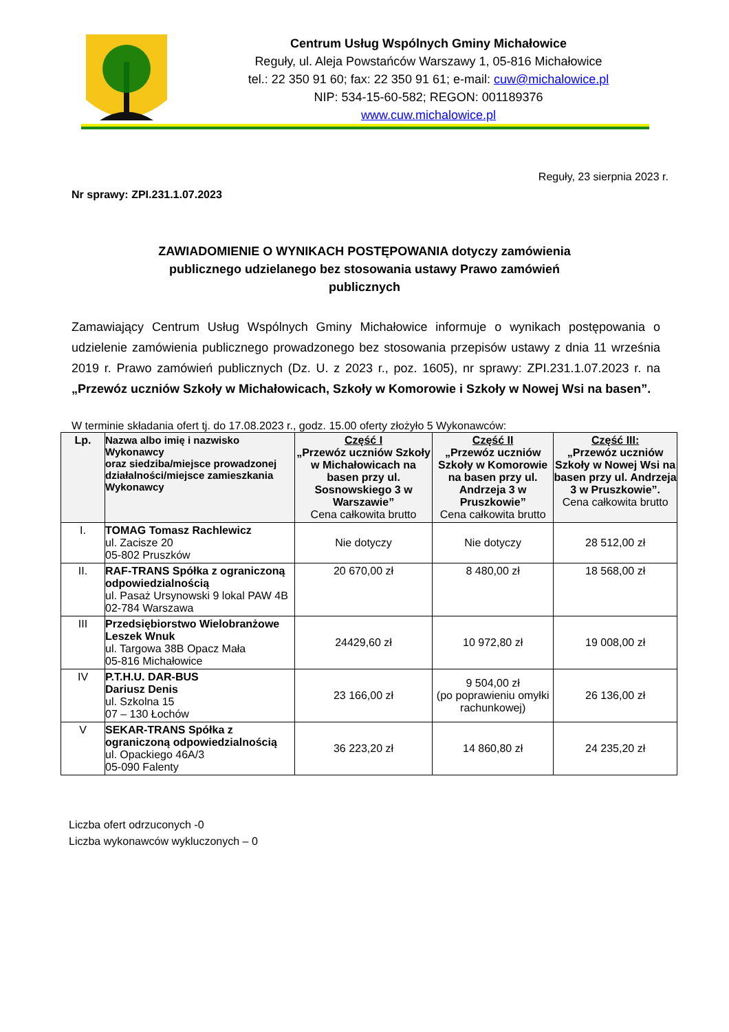Centrum Usług Wspólnych Gminy Michałowice
Reguły, ul. Aleja Powstańców Warszawy 1, 05-816 Michałowice
tel.: 22 350 91 60; fax: 22 350 91 61; e-mail: cuw@michalowice.pl
NIP: 534-15-60-582; REGON: 001189376
www.cuw.michalowice.pl
Reguły, 23 sierpnia 2023 r.
Nr sprawy: ZPI.231.1.07.2023
ZAWIADOMIENIE O WYNIKACH POSTĘPOWANIA dotyczy zamówienia publicznego udzielanego bez stosowania ustawy Prawo zamówień publicznych
Zamawiający Centrum Usług Wspólnych Gminy Michałowice informuje o wynikach postępowania o udzielenie zamówienia publicznego prowadzonego bez stosowania przepisów ustawy z dnia 11 września 2019 r. Prawo zamówień publicznych (Dz. U. z 2023 r., poz. 1605), nr sprawy: ZPI.231.1.07.2023 r. na „Przewóz uczniów Szkoły w Michałowicach, Szkoły w Komorowie i Szkoły w Nowej Wsi na basen”.
W terminie składania ofert tj. do 17.08.2023 r., godz. 15.00 oferty złożyło 5 Wykonawców:
| Lp. | Nazwa albo imię i nazwisko Wykonawcy oraz siedziba/miejsce prowadzonej działalności/miejsce zamieszkania Wykonawcy | Część I „Przewóz uczniów Szkoły w Michałowicach na basen przy ul. Sosnowskiego 3 w Warszawie” Cena całkowita brutto | Część II „Przewóz uczniów Szkoły w Komorowie na basen przy ul. Andrzeja 3 w Pruszkowie” Cena całkowita brutto | Część III: „Przewóz uczniów Szkoły w Nowej Wsi na basen przy ul. Andrzeja 3 w Pruszkowie”. Cena całkowita brutto |
| --- | --- | --- | --- | --- |
| I. | TOMAG Tomasz Rachlewicz ul. Zacisze 20 05-802 Pruszków | Nie dotyczy | Nie dotyczy | 28 512,00 zł |
| II. | RAF-TRANS Spółka z ograniczoną odpowiedzialnością ul. Pasaż Ursynowski 9 lokal PAW 4B 02-784 Warszawa | 20 670,00 zł | 8 480,00 zł | 18 568,00 zł |
| III | Przedsiębiorstwo Wielobranżowe Leszek Wnuk ul. Targowa 38B Opacz Mała 05-816 Michałowice | 24429,60 zł | 10 972,80 zł | 19 008,00 zł |
| IV | P.T.H.U. DAR-BUS Dariusz Denis ul. Szkolna 15 07 – 130 Łochów | 23 166,00 zł | 9 504,00 zł (po poprawieniu omyłki rachunkowej) | 26 136,00 zł |
| V | SEKAR-TRANS Spółka z ograniczoną odpowiedzialnością ul. Opackiego 46A/3 05-090 Falenty | 36 223,20 zł | 14 860,80 zł | 24 235,20 zł |
Liczba ofert odrzuconych -0
Liczba wykonawców wykluczonych – 0